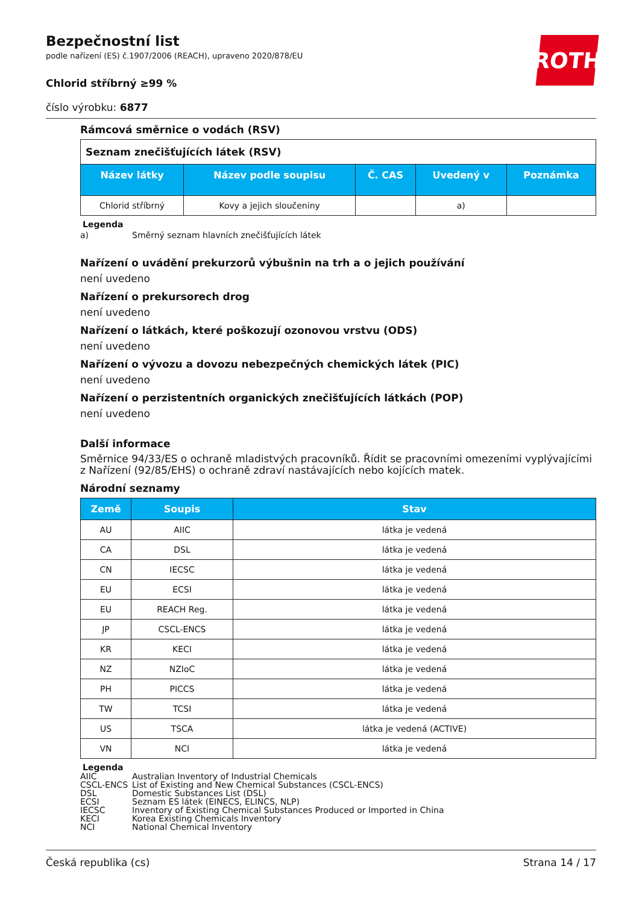Bezpečnostní list
podle nařízení (ES) č.1907/2006 (REACH), upraveno 2020/878/EU
ROTH
Chlorid stříbrný ≥99 %
číslo výrobku: 6877
Rámcová směrnice o vodách (RSV)
| Seznam znečišťujících látek (RSV) | | | | |
| Název látky | Název podle soupisu | Č. CAS | Uvedený v | Poznámka |
| Chlorid stříbrný | Kovy a jejich sloučeniny | | a) | |
Legenda
a) Směrný seznam hlavních znečišťujících látek
Nařízení o uvádění prekurzorů výbušnin na trh a o jejich používání
není uvedeno
Nařízení o prekursorech drog
není uvedeno
Nařízení o látkách, které poškozují ozonovou vrstvu (ODS)
není uvedeno
Nařízení o vývozu a dovozu nebezpečných chemických látek (PIC)
není uvedeno
Nařízení o perzistentních organických znečišťujících látkách (POP)
není uvedeno
Další informace
Směrnice 94/33/ES o ochraně mladistvých pracovníků. Řídit se pracovními omezeními vyplývajícími z Nařízení (92/85/EHS) o ochraně zdraví nastávajících nebo kojících matek.
Národní seznamy
| Země | Soupis | Stav |
| --- | --- | --- |
| AU | AIIC | látka je vedená |
| CA | DSL | látka je vedená |
| CN | IECSC | látka je vedená |
| EU | ECSI | látka je vedená |
| EU | REACH Reg. | látka je vedená |
| JP | CSCL-ENCS | látka je vedená |
| KR | KECI | látka je vedená |
| NZ | NZIoC | látka je vedená |
| PH | PICCS | látka je vedená |
| TW | TCSI | látka je vedená |
| US | TSCA | látka je vedená (ACTIVE) |
| VN | NCI | látka je vedená |
Legenda
AIIC Australian Inventory of Industrial Chemicals
CSCL-ENCS List of Existing and New Chemical Substances (CSCL-ENCS)
DSL Domestic Substances List (DSL)
ECSI Seznam ES látek (EINECS, ELINCS, NLP)
IECSC Inventory of Existing Chemical Substances Produced or Imported in China
KECI Korea Existing Chemicals Inventory
NCI National Chemical Inventory
Česká republika (cs) Strana 14 / 17